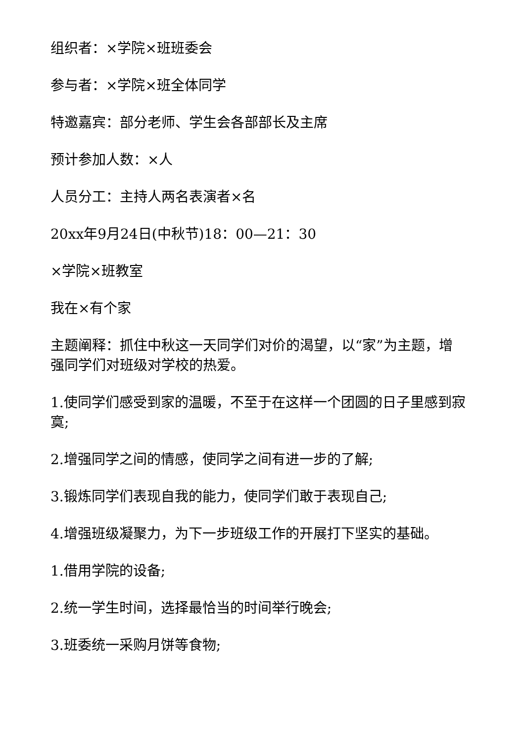组织者：×学院×班班委会
参与者：×学院×班全体同学
特邀嘉宾：部分老师、学生会各部部长及主席
预计参加人数：×人
人员分工：主持人两名表演者×名
20xx年9月24日(中秋节)18：00—21：30
×学院×班教室
我在×有个家
主题阐释：抓住中秋这一天同学们对价的渴望，以“家”为主题，增强同学们对班级对学校的热爱。
1.使同学们感受到家的温暖，不至于在这样一个团圆的日子里感到寂寞;
2.增强同学之间的情感，使同学之间有进一步的了解;
3.锻炼同学们表现自我的能力，使同学们敢于表现自己;
4.增强班级凝聚力，为下一步班级工作的开展打下坚实的基础。
1.借用学院的设备;
2.统一学生时间，选择最恰当的时间举行晚会;
3.班委统一采购月饼等食物;